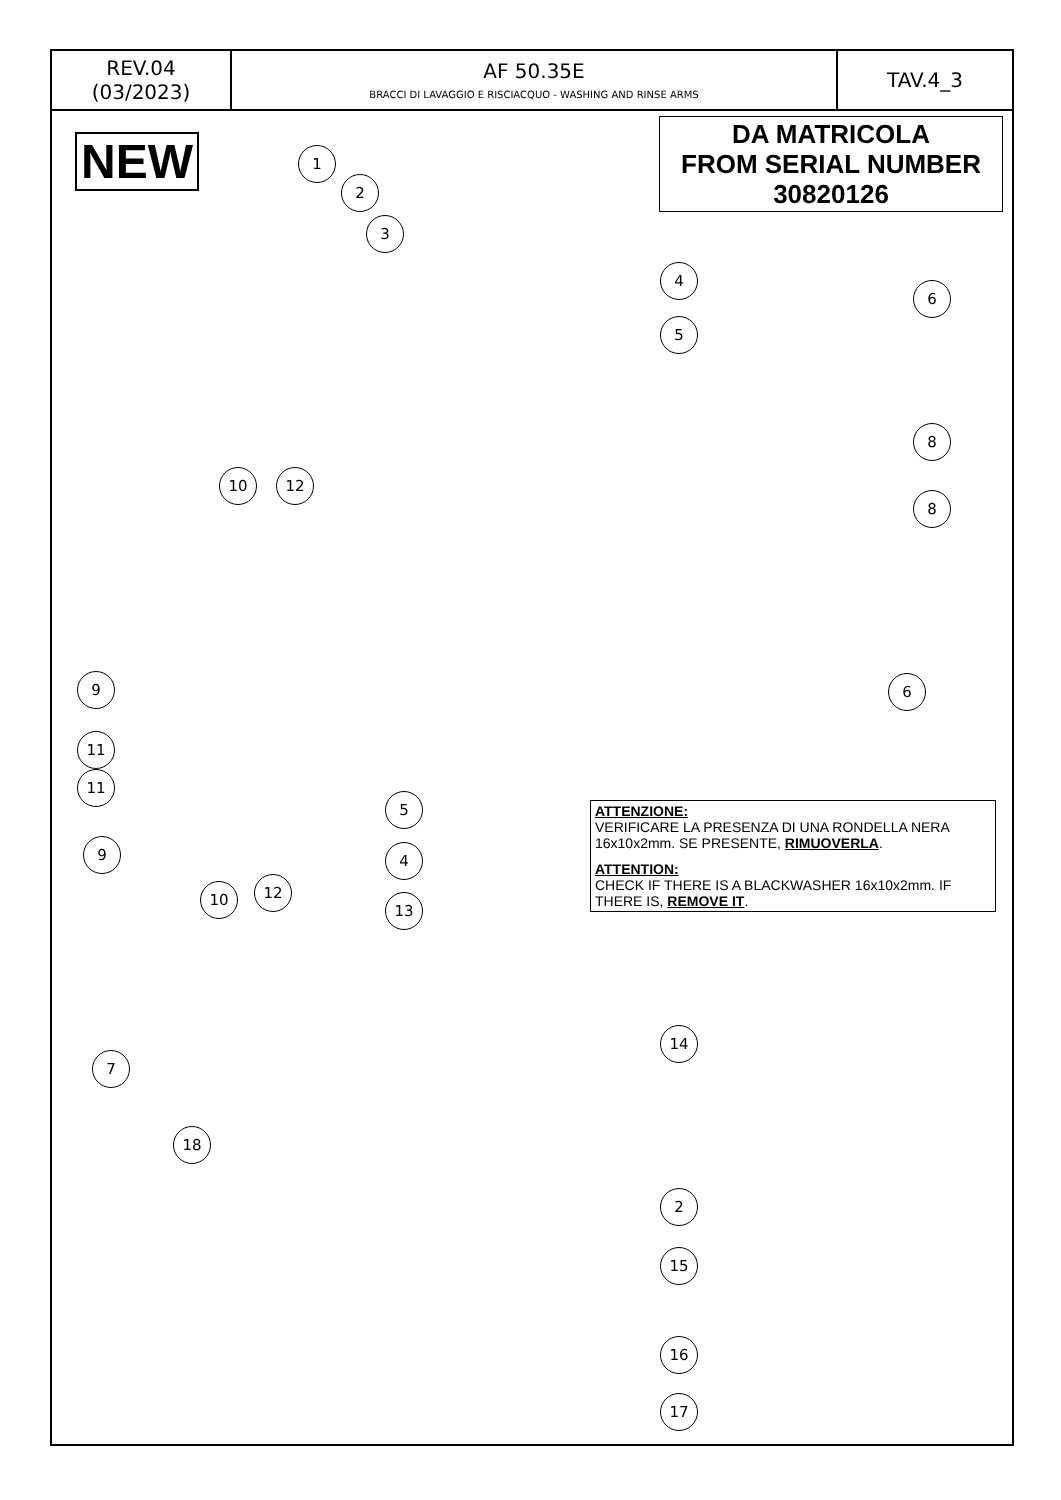| REV.04 (03/2023) | AF 50.35E BRACCI DI LAVAGGIO E RISCIACQUO - WASHING AND RINSE ARMS | TAV.4_3 |
NEW
DA MATRICOLA
FROM SERIAL NUMBER
30820126
ATTENZIONE:
VERIFICARE LA PRESENZA DI UNA RONDELLA NERA 16x10x2mm. SE PRESENTE, RIMUOVERLA.
ATTENTION:
CHECK IF THERE IS A BLACKWASHER 16x10x2mm. IF THERE IS, REMOVE IT.
1
2
3
4
5
6
8
10 12
8
9 6
11
11
9
5
4
10 12
13
14
7
18
2
15
16
17